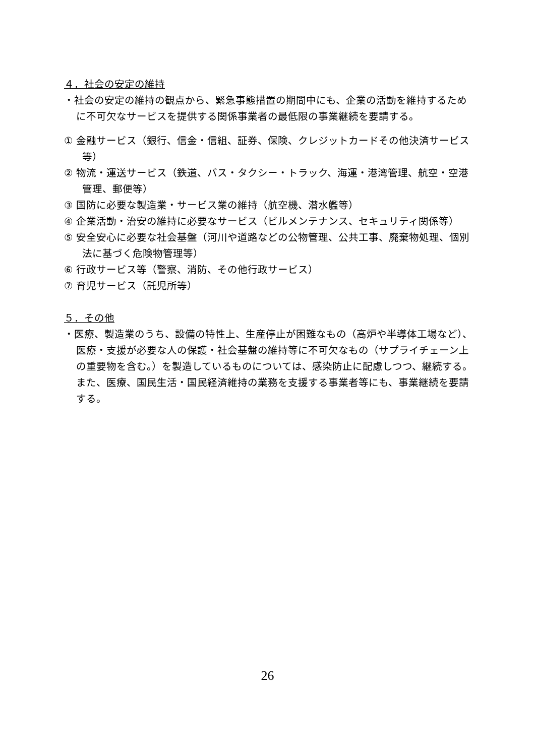４．社会の安定の維持
・社会の安定の維持の観点から、緊急事態措置の期間中にも、企業の活動を維持するために不可欠なサービスを提供する関係事業者の最低限の事業継続を要請する。
① 金融サービス（銀行、信金・信組、証券、保険、クレジットカードその他決済サービス等）
② 物流・運送サービス（鉄道、バス・タクシー・トラック、海運・港湾管理、航空・空港管理、郵便等）
③ 国防に必要な製造業・サービス業の維持（航空機、潜水艦等）
④ 企業活動・治安の維持に必要なサービス（ビルメンテナンス、セキュリティ関係等）
⑤ 安全安心に必要な社会基盤（河川や道路などの公物管理、公共工事、廃棄物処理、個別法に基づく危険物管理等）
⑥ 行政サービス等（警察、消防、その他行政サービス）
⑦ 育児サービス（託児所等）
５．その他
・医療、製造業のうち、設備の特性上、生産停止が困難なもの（高炉や半導体工場など）、医療・支援が必要な人の保護・社会基盤の維持等に不可欠なもの（サプライチェーン上の重要物を含む。）を製造しているものについては、感染防止に配慮しつつ、継続する。また、医療、国民生活・国民経済維持の業務を支援する事業者等にも、事業継続を要請する。
26